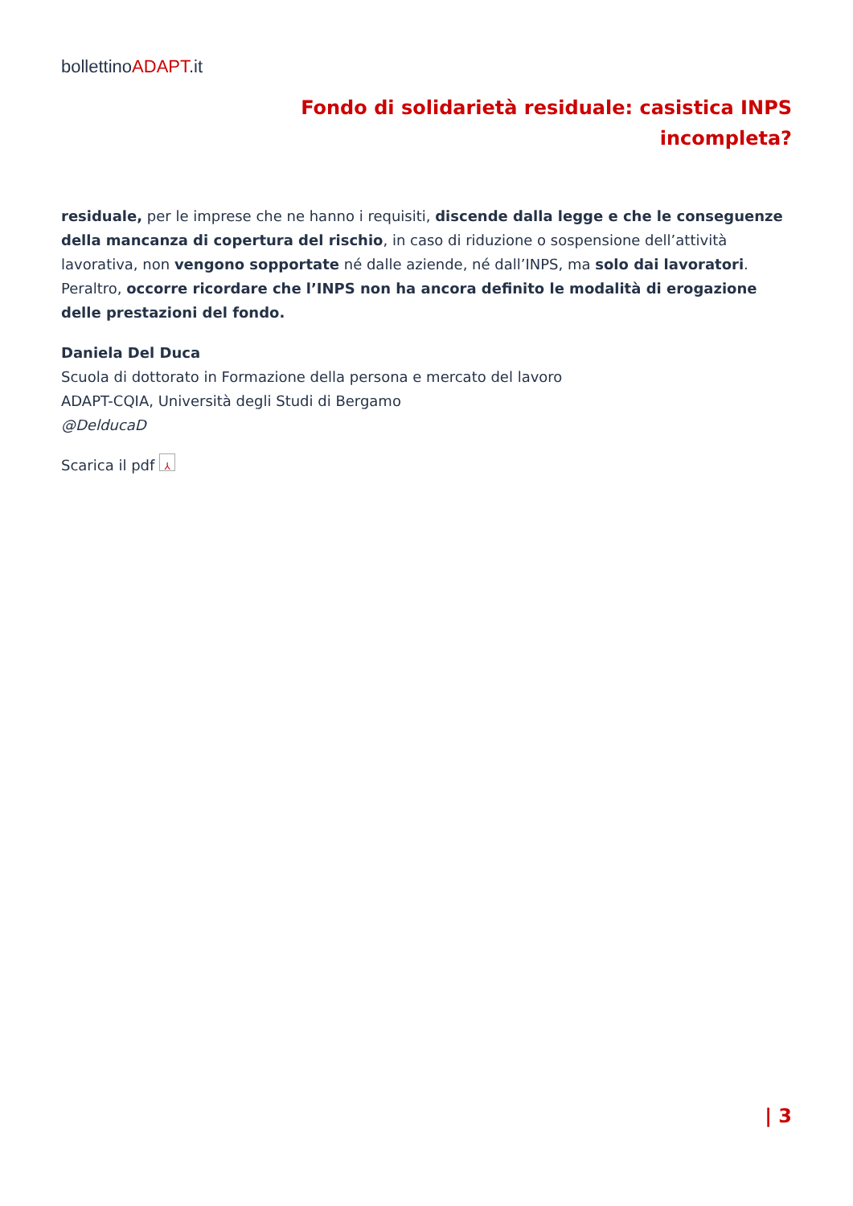bollettinoADAPT.it
Fondo di solidarietà residuale: casistica INPS incompleta?
residuale, per le imprese che ne hanno i requisiti, discende dalla legge e che le conseguenze della mancanza di copertura del rischio, in caso di riduzione o sospensione dell’attività lavorativa, non vengono sopportate né dalle aziende, né dall’INPS, ma solo dai lavoratori. Peraltro, occorre ricordare che l’INPS non ha ancora definito le modalità di erogazione delle prestazioni del fondo.
Daniela Del Duca
Scuola di dottorato in Formazione della persona e mercato del lavoro
ADAPT-CQIA, Università degli Studi di Bergamo
@DelducaD
Scarica il pdf ⅄
| 3